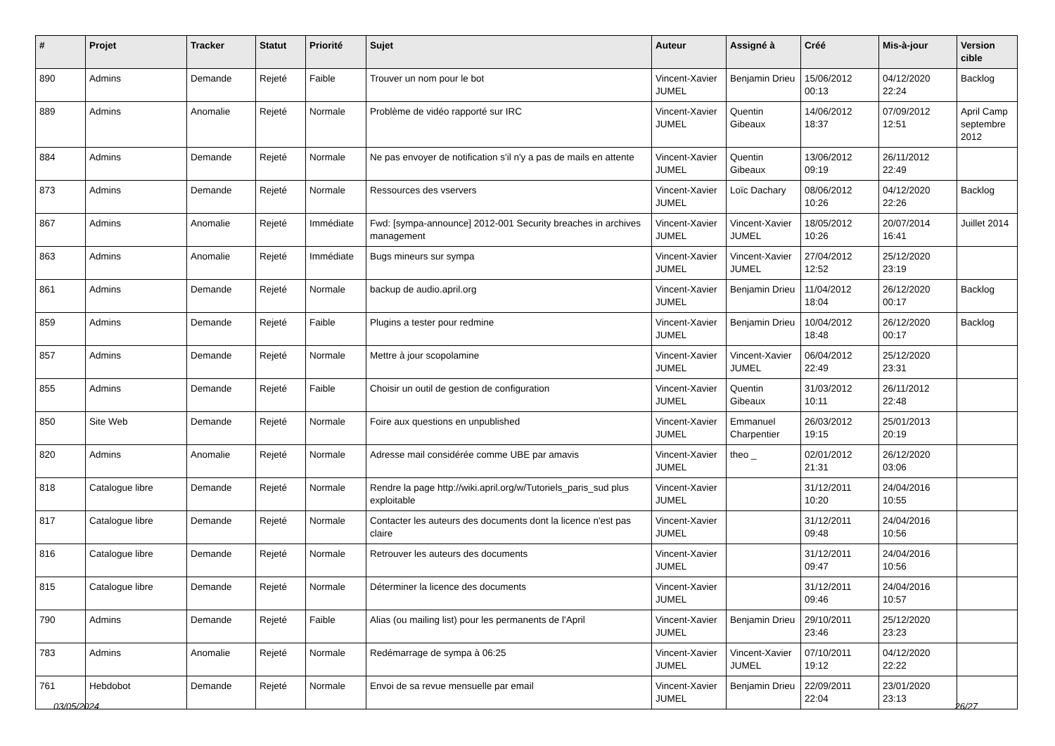| # | Projet | Tracker | Statut | Priorité | Sujet | Auteur | Assigné à | Créé | Mis-à-jour | Version cible |
| --- | --- | --- | --- | --- | --- | --- | --- | --- | --- | --- |
| 890 | Admins | Demande | Rejeté | Faible | Trouver un nom pour le bot | Vincent-Xavier JUMEL | Benjamin Drieu | 15/06/2012 00:13 | 04/12/2020 22:24 | Backlog |
| 889 | Admins | Anomalie | Rejeté | Normale | Problème de vidéo rapporté sur IRC | Vincent-Xavier JUMEL | Quentin Gibeaux | 14/06/2012 18:37 | 07/09/2012 12:51 | April Camp septembre 2012 |
| 884 | Admins | Demande | Rejeté | Normale | Ne pas envoyer de notification s'il n'y a pas de mails en attente | Vincent-Xavier JUMEL | Quentin Gibeaux | 13/06/2012 09:19 | 26/11/2012 22:49 | |
| 873 | Admins | Demande | Rejeté | Normale | Ressources des vservers | Vincent-Xavier JUMEL | Loïc Dachary | 08/06/2012 10:26 | 04/12/2020 22:26 | Backlog |
| 867 | Admins | Anomalie | Rejeté | Immédiate | Fwd: [sympa-announce] 2012-001 Security breaches in archives management | Vincent-Xavier JUMEL | Vincent-Xavier JUMEL | 18/05/2012 10:26 | 20/07/2014 16:41 | Juillet 2014 |
| 863 | Admins | Anomalie | Rejeté | Immédiate | Bugs mineurs sur sympa | Vincent-Xavier JUMEL | Vincent-Xavier JUMEL | 27/04/2012 12:52 | 25/12/2020 23:19 | |
| 861 | Admins | Demande | Rejeté | Normale | backup de audio.april.org | Vincent-Xavier JUMEL | Benjamin Drieu | 11/04/2012 18:04 | 26/12/2020 00:17 | Backlog |
| 859 | Admins | Demande | Rejeté | Faible | Plugins a tester pour redmine | Vincent-Xavier JUMEL | Benjamin Drieu | 10/04/2012 18:48 | 26/12/2020 00:17 | Backlog |
| 857 | Admins | Demande | Rejeté | Normale | Mettre à jour scopolamine | Vincent-Xavier JUMEL | Vincent-Xavier JUMEL | 06/04/2012 22:49 | 25/12/2020 23:31 | |
| 855 | Admins | Demande | Rejeté | Faible | Choisir un outil de gestion de configuration | Vincent-Xavier JUMEL | Quentin Gibeaux | 31/03/2012 10:11 | 26/11/2012 22:48 | |
| 850 | Site Web | Demande | Rejeté | Normale | Foire aux questions en unpublished | Vincent-Xavier JUMEL | Emmanuel Charpentier | 26/03/2012 19:15 | 25/01/2013 20:19 | |
| 820 | Admins | Anomalie | Rejeté | Normale | Adresse mail considérée comme UBE par amavis | Vincent-Xavier JUMEL | theo _ | 02/01/2012 21:31 | 26/12/2020 03:06 | |
| 818 | Catalogue libre | Demande | Rejeté | Normale | Rendre la page http://wiki.april.org/w/Tutoriels_paris_sud plus exploitable | Vincent-Xavier JUMEL | | 31/12/2011 10:20 | 24/04/2016 10:55 | |
| 817 | Catalogue libre | Demande | Rejeté | Normale | Contacter les auteurs des documents dont la licence n'est pas claire | Vincent-Xavier JUMEL | | 31/12/2011 09:48 | 24/04/2016 10:56 | |
| 816 | Catalogue libre | Demande | Rejeté | Normale | Retrouver les auteurs des documents | Vincent-Xavier JUMEL | | 31/12/2011 09:47 | 24/04/2016 10:56 | |
| 815 | Catalogue libre | Demande | Rejeté | Normale | Déterminer la licence des documents | Vincent-Xavier JUMEL | | 31/12/2011 09:46 | 24/04/2016 10:57 | |
| 790 | Admins | Demande | Rejeté | Faible | Alias (ou mailing list) pour les permanents de l'April | Vincent-Xavier JUMEL | Benjamin Drieu | 29/10/2011 23:46 | 25/12/2020 23:23 | |
| 783 | Admins | Anomalie | Rejeté | Normale | Redémarrage de sympa à 06:25 | Vincent-Xavier JUMEL | Vincent-Xavier JUMEL | 07/10/2011 19:12 | 04/12/2020 22:22 | |
| 761 | Hebdobot | Demande | Rejeté | Normale | Envoi de sa revue mensuelle par email | Vincent-Xavier JUMEL | Benjamin Drieu | 22/09/2011 22:04 | 23/01/2020 23:13 | |
03/05/2024 26/27